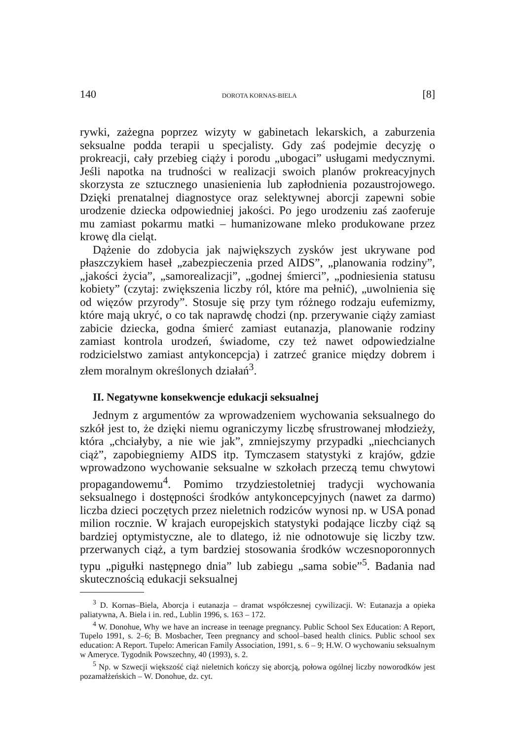140 DOROTA KORNAS-BIELA [8]
rywki, zażegna poprzez wizyty w gabinetach lekarskich, a zaburzenia seksualne podda terapii u specjalisty. Gdy zaś podejmie decyzję o prokreacji, cały przebieg ciąży i porodu „ubogaci” usługami medycznymi. Jeśli napotka na trudności w realizacji swoich planów prokreacyjnych skorzysta ze sztucznego unasienienia lub zapłodnienia pozaustrojowego. Dzięki prenatalnej diagnostyce oraz selektywnej aborcji zapewni sobie urodzenie dziecka odpowiedniej jakości. Po jego urodzeniu zaś zaoferuje mu zamiast pokarmu matki – humanizowane mleko produkowane przez krowę dla cieląt.
Dążenie do zdobycia jak największych zysków jest ukrywane pod płaszczykiem haseł „zabezpieczenia przed AIDS”, „planowania rodziny”, „jakości życia”, „samorealizacji”, „godnej śmierci”, „podniesienia statusu kobiety” (czytaj: zwiększenia liczby ról, które ma pełnić), „uwolnienia się od więzów przyrody”. Stosuje się przy tym różnego rodzaju eufemizmy, które mają ukryć, o co tak naprawdę chodzi (np. przerywanie ciąży zamiast zabicie dziecka, godna śmierć zamiast eutanazja, planowanie rodziny zamiast kontrola urodzeń, świadome, czy też nawet odpowiedzialne rodzicielstwo zamiast antykoncepcja) i zatrzeć granice między dobrem i złem moralnym określonych działań<sup>3</sup>.
II. Negatywne konsekwencje edukacji seksualnej
Jednym z argumentów za wprowadzeniem wychowania seksualnego do szkół jest to, że dzięki niemu ograniczymy liczbę sfrustrowanej młodzieży, która „chciałyby, a nie wie jak”, zmniejszymy przypadki „niechcianych ciąż”, zapobiegniemy AIDS itp. Tymczasem statystyki z krajów, gdzie wprowadzono wychowanie seksualne w szkołach przeczą temu chwytowi propagandowemu<sup>4</sup>. Pomimo trzydziestoletniej tradycji wychowania seksualnego i dostępności środków antykoncepcyjnych (nawet za darmo) liczba dzieci poczętych przez nieletnich rodziców wynosi np. w USA ponad milion rocznie. W krajach europejskich statystyki podające liczby ciąż są bardziej optymistyczne, ale to dlatego, iż nie odnotowuje się liczby tzw. przerwanych ciąż, a tym bardziej stosowania środków wczesnoporonnych typu „pigułki następnego dnia” lub zabiegu „sama sobie”<sup>5</sup>. Badania nad skutecznością edukacji seksualnej
<sup>3</sup> D. Kornas–Biela, Aborcja i eutanazja – dramat współczesnej cywilizacji. W: Eutanazja a opieka paliatywna, A. Biela i in. red., Lublin 1996, s. 163 – 172.
<sup>4</sup> W. Donohue, Why we have an increase in teenage pregnancy. Public School Sex Education: A Report, Tupelo 1991, s. 2–6; B. Mosbacher, Teen pregnancy and school–based health clinics. Public school sex education: A Report. Tupelo: American Family Association, 1991, s. 6 – 9; H.W. O wychowaniu seksualnym w Ameryce. Tygodnik Powszechny, 40 (1993), s. 2.
<sup>5</sup> Np. w Szwecji większość ciąż nieletnich kończy się aborcją, połowa ogólnej liczby noworodków jest pozamałżeńskich – W. Donohue, dz. cyt.